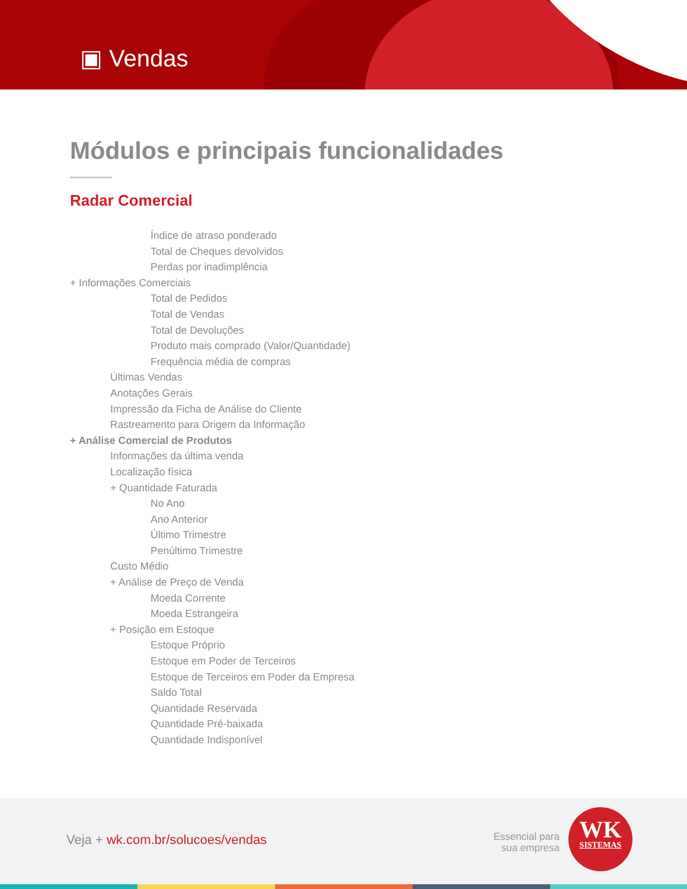▣ Vendas
Módulos e principais funcionalidades
Radar Comercial
Índice de atraso ponderado
Total de Cheques devolvidos
Perdas por inadimplência
+ Informações Comerciais
Total de Pedidos
Total de Vendas
Total de Devoluções
Produto mais comprado (Valor/Quantidade)
Frequência média de compras
Últimas Vendas
Anotações Gerais
Impressão da Ficha de Análise do Cliente
Rastreamento para Origem da Informação
+ Análise Comercial de Produtos
Informações da última venda
Localização física
+ Quantidade Faturada
No Ano
Ano Anterior
Último Trimestre
Penúltimo Trimestre
Custo Médio
+ Análise de Preço de Venda
Moeda Corrente
Moeda Estrangeira
+ Posição em Estoque
Estoque Próprio
Estoque em Poder de Terceiros
Estoque de Terceiros em Poder da Empresa
Saldo Total
Quantidade Reservada
Quantidade Pré-baixada
Quantidade Indisponível
Veja + wk.com.br/solucoes/vendas
Essencial para
sua empresa
WK
SISTEMAS